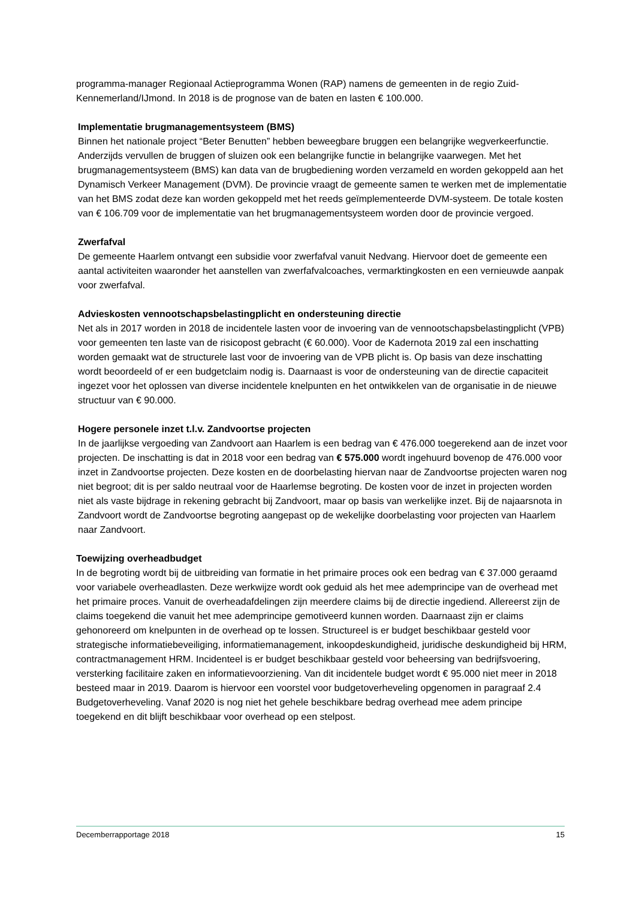programma-manager Regionaal Actieprogramma Wonen (RAP) namens de gemeenten in de regio Zuid-Kennemerland/IJmond. In 2018 is de prognose van de baten en lasten € 100.000.
Implementatie brugmanagementsysteem (BMS)
Binnen het nationale project “Beter Benutten” hebben beweegbare bruggen een belangrijke wegverkeerfunctie. Anderzijds vervullen de bruggen of sluizen ook een belangrijke functie in belangrijke vaarwegen. Met het brugmanagementsysteem (BMS) kan data van de brugbediening worden verzameld en worden gekoppeld aan het Dynamisch Verkeer Management (DVM). De provincie vraagt de gemeente samen te werken met de implementatie van het BMS zodat deze kan worden gekoppeld met het reeds geïmplementeerde DVM-systeem. De totale kosten van € 106.709 voor de implementatie van het brugmanagementsysteem worden door de provincie vergoed.
Zwerfafval
De gemeente Haarlem ontvangt een subsidie voor zwerfafval vanuit Nedvang. Hiervoor doet de gemeente een aantal activiteiten waaronder het aanstellen van zwerfafvalcoaches, vermarktingkosten en een vernieuwde aanpak voor zwerfafval.
Advieskosten vennootschapsbelastingplicht en ondersteuning directie
Net als in 2017 worden in 2018 de incidentele lasten voor de invoering van de vennootschapsbelastingplicht (VPB) voor gemeenten ten laste van de risicopost gebracht (€ 60.000). Voor de Kadernota 2019 zal een inschatting worden gemaakt wat de structurele last voor de invoering van de VPB plicht is. Op basis van deze inschatting wordt beoordeeld of er een budgetclaim nodig is. Daarnaast is voor de ondersteuning van de directie capaciteit ingezet voor het oplossen van diverse incidentele knelpunten en het ontwikkelen van de organisatie in de nieuwe structuur van € 90.000.
Hogere personele inzet t.l.v. Zandvoortse projecten
In de jaarlijkse vergoeding van Zandvoort aan Haarlem is een bedrag van € 476.000 toegerekend aan de inzet voor projecten. De inschatting is dat in 2018 voor een bedrag van € 575.000 wordt ingehuurd bovenop de 476.000 voor inzet in Zandvoortse projecten. Deze kosten en de doorbelasting hiervan naar de Zandvoortse projecten waren nog niet begroot; dit is per saldo neutraal voor de Haarlemse begroting. De kosten voor de inzet in projecten worden niet als vaste bijdrage in rekening gebracht bij Zandvoort, maar op basis van werkelijke inzet. Bij de najaarsnota in Zandvoort wordt de Zandvoortse begroting aangepast op de wekelijke doorbelasting voor projecten van Haarlem naar Zandvoort.
Toewijzing overheadbudget
In de begroting wordt bij de uitbreiding van formatie in het primaire proces ook een bedrag van € 37.000 geraamd voor variabele overheadlasten. Deze werkwijze wordt ook geduid als het mee adem­principe van de overhead met het primaire proces. Vanuit de overheadafdelingen zijn meerdere claims bij de directie ingediend. Allereerst zijn de claims toegekend die vanuit het mee adem­principe gemotiveerd kunnen worden. Daarnaast zijn er claims gehonoreerd om knelpunten in de overhead op te lossen. Structureel is er budget beschikbaar gesteld voor strategische informatiebeveiliging, informatiemanagement, inkoopdeskundigheid, juridische deskundigheid bij HRM, contractmanagement HRM. Incidenteel is er budget beschikbaar gesteld voor beheersing van bedrijfsvoering, versterking facilitaire zaken en informatievoorziening. Van dit incidentele budget wordt € 95.000 niet meer in 2018 besteed maar in 2019. Daarom is hiervoor een voorstel voor budgetoverheveling opgenomen in paragraaf 2.4 Budgetoverheveling. Vanaf 2020 is nog niet het gehele beschikbare bedrag overhead mee adem principe toegekend en dit blijft beschikbaar voor overhead op een stelpost.
Decemberrapportage 2018 15